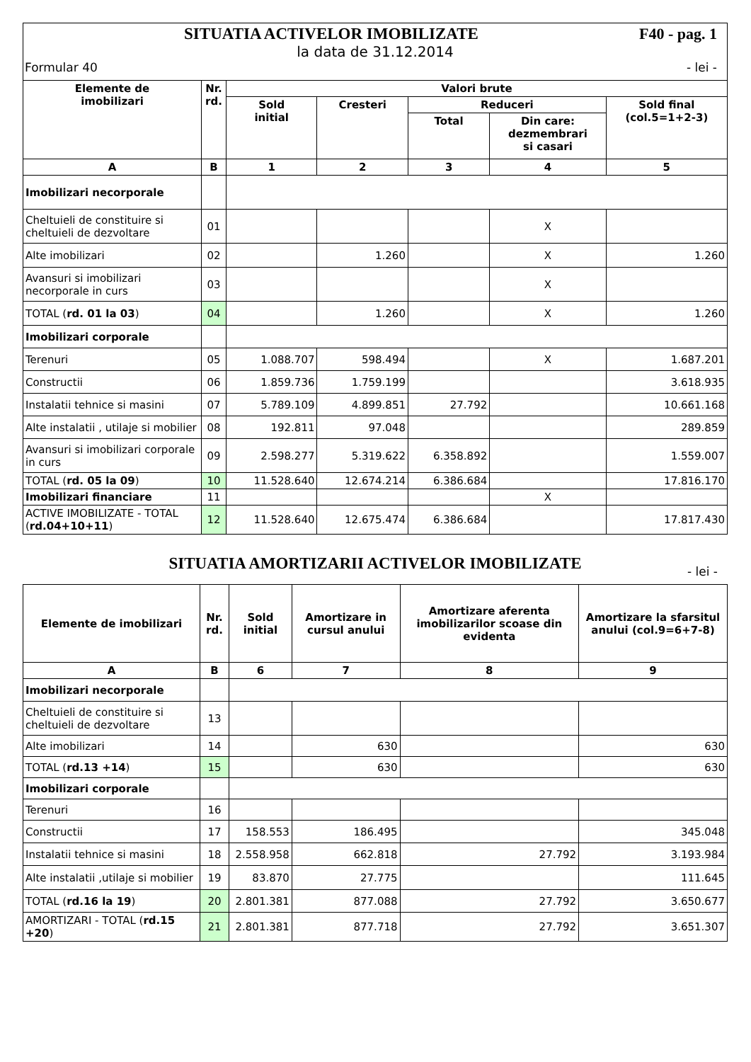F40 - pag. 1 SITUATIA ACTIVELOR IMOBILIZATE
la data de 31.12.2014
Formular 40 - lei -
| Elemente de imobilizari | Nr. rd. | Valori brute | | | | |
| --- | --- | --- | --- | --- | --- | --- |
| | | Sold initial | Cresteri | Reduceri | | Sold final (col.5=1+2-3) |
| | | | | Total | Din care: dezmembrari si casari | |
| A | B | 1 | 2 | 3 | 4 | 5 |
| Imobilizari necorporale | | | | | | |
| Cheltuieli de constituire si cheltuieli de dezvoltare | 01 | | | | X | |
| Alte imobilizari | 02 | | 1.260 | | X | 1.260 |
| Avansuri si imobilizari necorporale in curs | 03 | | | | X | |
| TOTAL ( rd. 01 la 03 ) | 04 | | 1.260 | | X | 1.260 |
| Imobilizari corporale | | | | | | |
| Terenuri | 05 | 1.088.707 | 598.494 | | X | 1.687.201 |
| Constructii | 06 | 1.859.736 | 1.759.199 | | | 3.618.935 |
| Instalatii tehnice si masini | 07 | 5.789.109 | 4.899.851 | 27.792 | | 10.661.168 |
| Alte instalatii , utilaje si mobilier | 08 | 192.811 | 97.048 | | | 289.859 |
| Avansuri si imobilizari corporale in curs | 09 | 2.598.277 | 5.319.622 | 6.358.892 | | 1.559.007 |
| TOTAL ( rd. 05 la 09 ) | 10 | 11.528.640 | 12.674.214 | 6.386.684 | | 17.816.170 |
| Imobilizari financiare | 11 | | | | X | |
| ACTIVE IMOBILIZATE - TOTAL ( rd.04+10+11 ) | 12 | 11.528.640 | 12.675.474 | 6.386.684 | | 17.817.430 |
SITUATIA AMORTIZARII ACTIVELOR IMOBILIZATE
- lei -
| Elemente de imobilizari | Nr. rd. | Sold initial | Amortizare in cursul anului | Amortizare aferenta imobilizarilor scoase din evidenta | Amortizare la sfarsitul anului (col.9=6+7-8) |
| --- | --- | --- | --- | --- | --- |
| A | B | 6 | 7 | 8 | 9 |
| Imobilizari necorporale | | | | | |
| Cheltuieli de constituire si cheltuieli de dezvoltare | 13 | | | | |
| Alte imobilizari | 14 | | 630 | | 630 |
| TOTAL ( rd.13 +14 ) | 15 | | 630 | | 630 |
| Imobilizari corporale | | | | | |
| Terenuri | 16 | | | | |
| Constructii | 17 | 158.553 | 186.495 | | 345.048 |
| Instalatii tehnice si masini | 18 | 2.558.958 | 662.818 | 27.792 | 3.193.984 |
| Alte instalatii ,utilaje si mobilier | 19 | 83.870 | 27.775 | | 111.645 |
| TOTAL ( rd.16 la 19 ) | 20 | 2.801.381 | 877.088 | 27.792 | 3.650.677 |
| AMORTIZARI - TOTAL ( rd.15 +20 ) | 21 | 2.801.381 | 877.718 | 27.792 | 3.651.307 |